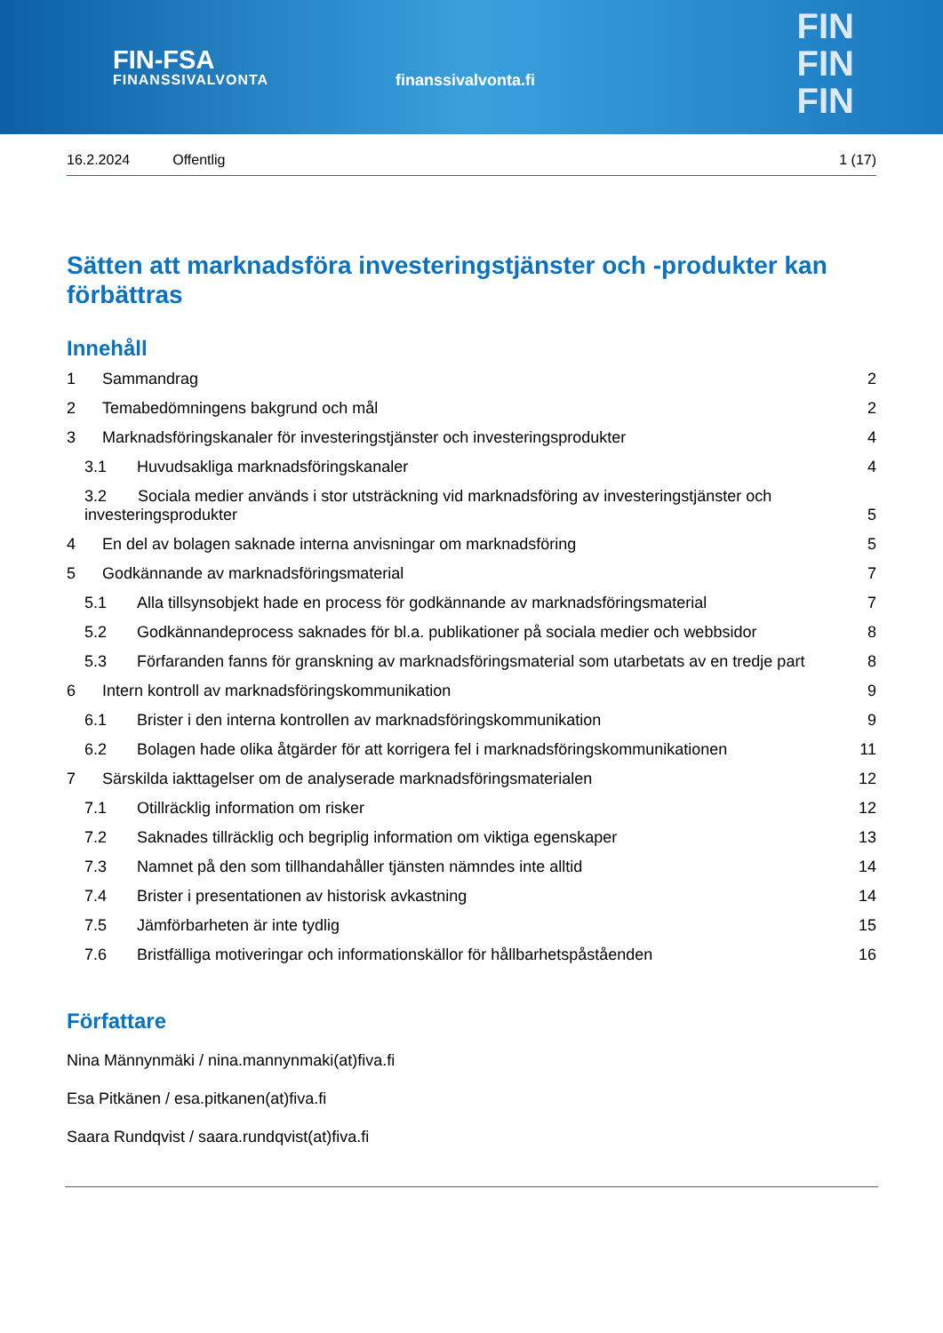FIN-FSA
FINANSSIVALVONTA
finanssivalvonta.fi
FIN
FIN
FIN
16.2.2024 Offentlig 1 (17)
Sätten att marknadsföra investeringstjänster och -produkter kan förbättras
Innehåll
1 Sammandrag 2
2 Temabedömningens bakgrund och mål 2
3 Marknadsföringskanaler för investeringstjänster och investeringsprodukter 4
3.1 Huvudsakliga marknadsföringskanaler 4
3.2 Sociala medier används i stor utsträckning vid marknadsföring av investeringstjänster och investeringsprodukter 5
4 En del av bolagen saknade interna anvisningar om marknadsföring 5
5 Godkännande av marknadsföringsmaterial 7
5.1 Alla tillsynsobjekt hade en process för godkännande av marknadsföringsmaterial 7
5.2 Godkännandeprocess saknades för bl.a. publikationer på sociala medier och webbsidor 8
5.3 Förfaranden fanns för granskning av marknadsföringsmaterial som utarbetats av en tredje part 8
6 Intern kontroll av marknadsföringskommunikation 9
6.1 Brister i den interna kontrollen av marknadsföringskommunikation 9
6.2 Bolagen hade olika åtgärder för att korrigera fel i marknadsföringskommunikationen 11
7 Särskilda iakttagelser om de analyserade marknadsföringsmaterialen 12
7.1 Otillräcklig information om risker 12
7.2 Saknades tillräcklig och begriplig information om viktiga egenskaper 13
7.3 Namnet på den som tillhandahåller tjänsten nämndes inte alltid 14
7.4 Brister i presentationen av historisk avkastning 14
7.5 Jämförbarheten är inte tydlig 15
7.6 Bristfälliga motiveringar och informationskällor för hållbarhetspåståenden 16
Författare
Nina Männynmäki / nina.mannynmaki(at)fiva.fi
Esa Pitkänen / esa.pitkanen(at)fiva.fi
Saara Rundqvist / saara.rundqvist(at)fiva.fi